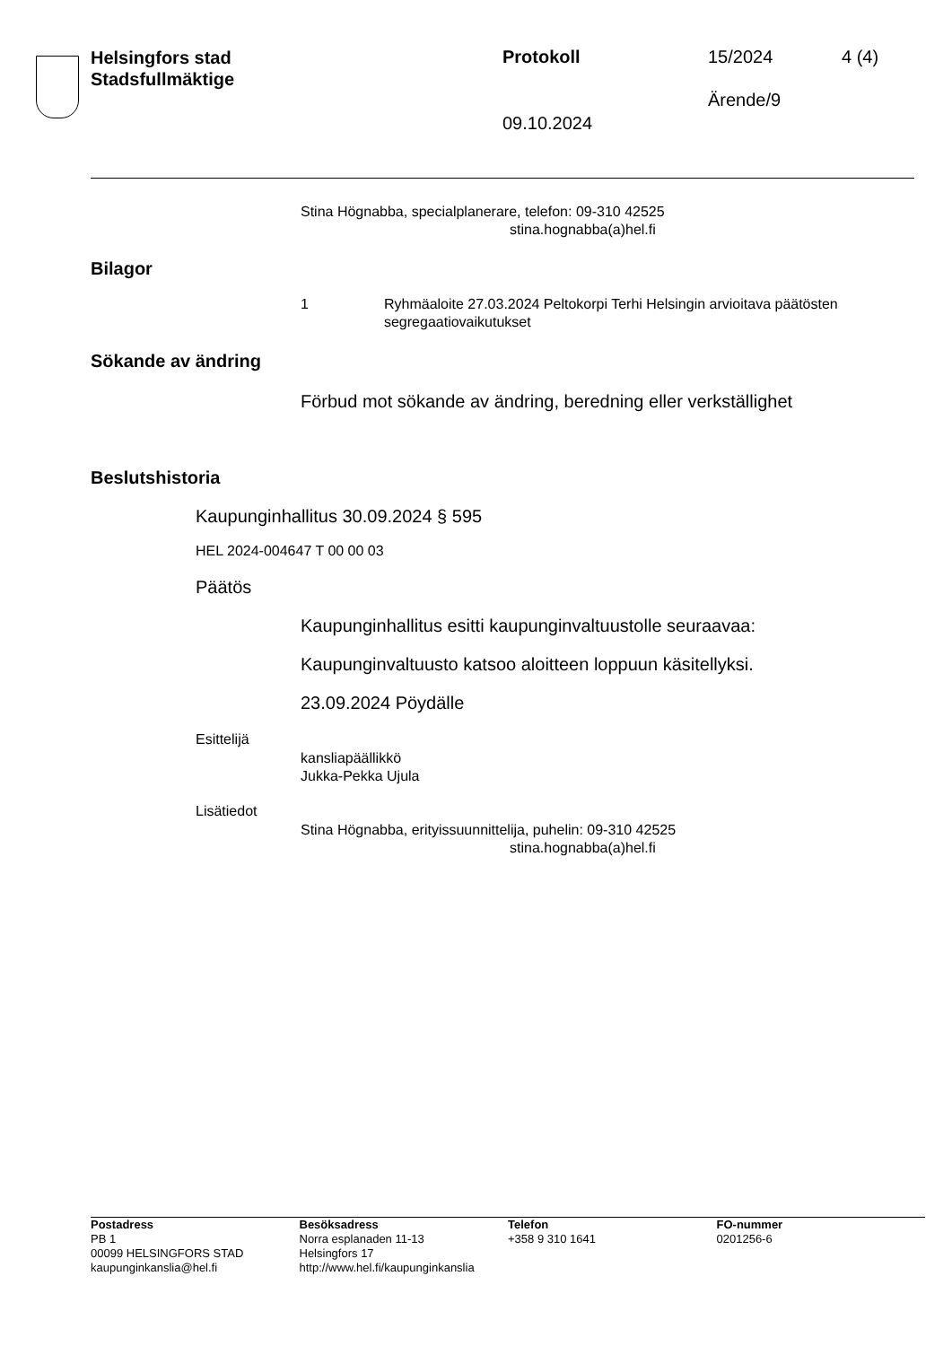Helsingfors stad
Stadsfullmäktige
Protokoll 15/2024 4 (4)
Ärende/9
09.10.2024
Stina Högnabba, specialplanerare, telefon: 09-310 42525
stina.hognabba(a)hel.fi
Bilagor
1 Ryhmäaloite 27.03.2024 Peltokorpi Terhi Helsingin arvioitava päätösten segregaatiovaikutukset
Sökande av ändring
Förbud mot sökande av ändring, beredning eller verkställighet
Beslutshistoria
Kaupunginhallitus 30.09.2024 § 595
HEL 2024-004647 T 00 00 03
Päätös
Kaupunginhallitus esitti kaupunginvaltuustolle seuraavaa:
Kaupunginvaltuusto katsoo aloitteen loppuun käsitellyksi.
23.09.2024 Pöydälle
Esittelijä
kansliapäällikkö
Jukka-Pekka Ujula
Lisätiedot
Stina Högnabba, erityissuunnittelija, puhelin: 09-310 42525
stina.hognabba(a)hel.fi
Postadress
PB 1
00099 HELSINGFORS STAD
kaupunginkanslia@hel.fi
Besöksadress
Norra esplanaden 11-13
Helsingfors 17
http://www.hel.fi/kaupunginkanslia
Telefon
+358 9 310 1641
FO-nummer
0201256-6